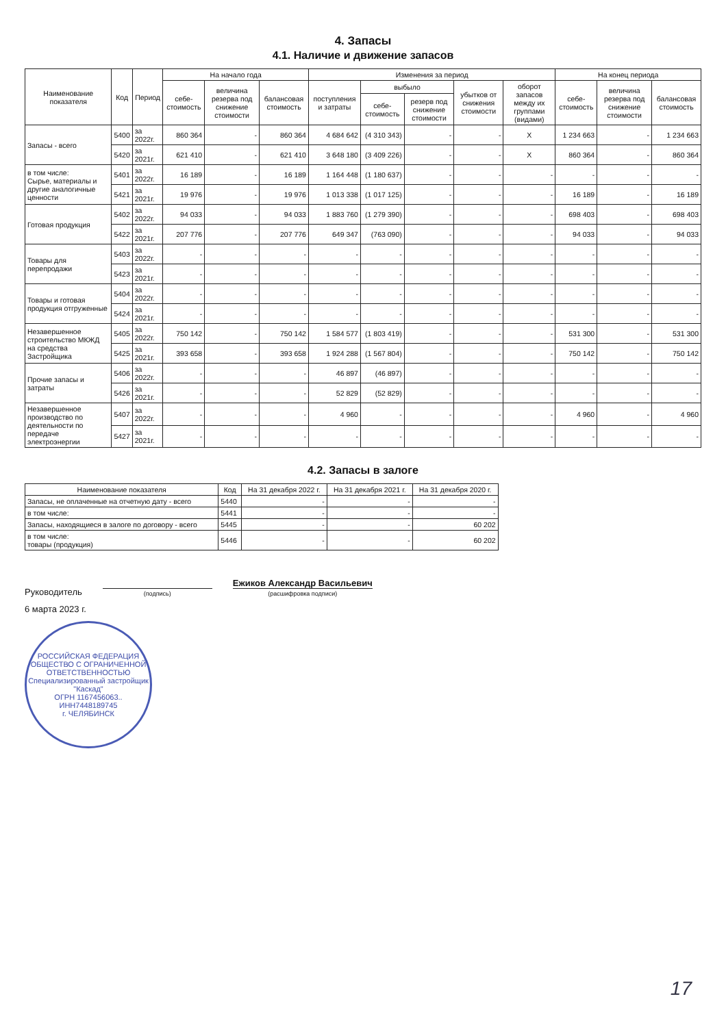4. Запасы
4.1. Наличие и движение запасов
| Наименование показателя | Код | Период | На начало года | | | Изменения за период | | | | | На конец периода | | |
| --- | --- | --- | --- | --- | --- | --- | --- | --- | --- | --- | --- | --- | --- |
| | | | себе-стоимость | величина резерва под снижение стоимости | балансовая стоимость | поступления и затраты | выбыло | | убытков от снижения стоимости | оборот запасов между их группами (видами) | себе-стоимость | величина резерва под снижение стоимости | балансовая стоимость |
| | | | | | | | себе-стоимость | резерв под снижение стоимости | | | | | |
| Запасы - всего | 5400 | за 2022г. | 860 364 | - | 860 364 | 4 684 642 | (4 310 343) | - | - | X | 1 234 663 | - | 1 234 663 |
| | 5420 | за 2021г. | 621 410 | - | 621 410 | 3 648 180 | (3 409 226) | - | - | X | 860 364 | - | 860 364 |
| в том числе: Сырье, материалы и другие аналогичные ценности | 5401 | за 2022г. | 16 189 | - | 16 189 | 1 164 448 | (1 180 637) | - | - | - | - | - | - |
| | 5421 | за 2021г. | 19 976 | - | 19 976 | 1 013 338 | (1 017 125) | - | - | - | 16 189 | - | 16 189 |
| Готовая продукция | 5402 | за 2022г. | 94 033 | - | 94 033 | 1 883 760 | (1 279 390) | - | - | - | 698 403 | - | 698 403 |
| | 5422 | за 2021г. | 207 776 | - | 207 776 | 649 347 | (763 090) | - | - | - | 94 033 | - | 94 033 |
| Товары для перепродажи | 5403 | за 2022г. | - | - | - | - | - | - | - | - | - | - | - |
| | 5423 | за 2021г. | - | - | - | - | - | - | - | - | - | - | - |
| Товары и готовая продукция отгруженные | 5404 | за 2022г. | - | - | - | - | - | - | - | - | - | - | - |
| | 5424 | за 2021г. | - | - | - | - | - | - | - | - | - | - | - |
| Незавершенное строительство МКЖД на средства Застройщика | 5405 | за 2022г. | 750 142 | - | 750 142 | 1 584 577 | (1 803 419) | - | - | - | 531 300 | - | 531 300 |
| | 5425 | за 2021г. | 393 658 | - | 393 658 | 1 924 288 | (1 567 804) | - | - | - | 750 142 | - | 750 142 |
| Прочие запасы и затраты | 5406 | за 2022г. | - | - | - | 46 897 | (46 897) | - | - | - | - | - | - |
| | 5426 | за 2021г. | - | - | - | 52 829 | (52 829) | - | - | - | - | - | - |
| Незавершенное производство по деятельности по передаче электроэнергии | 5407 | за 2022г. | - | - | - | 4 960 | - | - | - | - | 4 960 | - | 4 960 |
| | 5427 | за 2021г. | - | - | - | - | - | - | - | - | - | - | - |
4.2. Запасы в залоге
| Наименование показателя | Код | На 31 декабря 2022 г. | На 31 декабря 2021 г. | На 31 декабря 2020 г. |
| --- | --- | --- | --- | --- |
| Запасы, не оплаченные на отчетную дату - всего | 5440 | - | - | - |
| в том числе: | 5441 | - | - | - |
| Запасы, находящиеся в залоге по договору - всего | 5445 | - | - | 60 202 |
| в том числе: товары (продукция) | 5446 | - | - | 60 202 |
Руководитель
(подпись)
Ежиков Александр Васильевич
(расшифровка подписи)
6 марта 2023 г.
РОССИЙСКАЯ ФЕДЕРАЦИЯ
ОБЩЕСТВО С ОГРАНИЧЕННОЙ ОТВЕТСТВЕННОСТЬЮ
Специализированный застройщик
"Каскад"
ОГРН 1167456063.. ИНН7448189745
г. ЧЕЛЯБИНСК
17